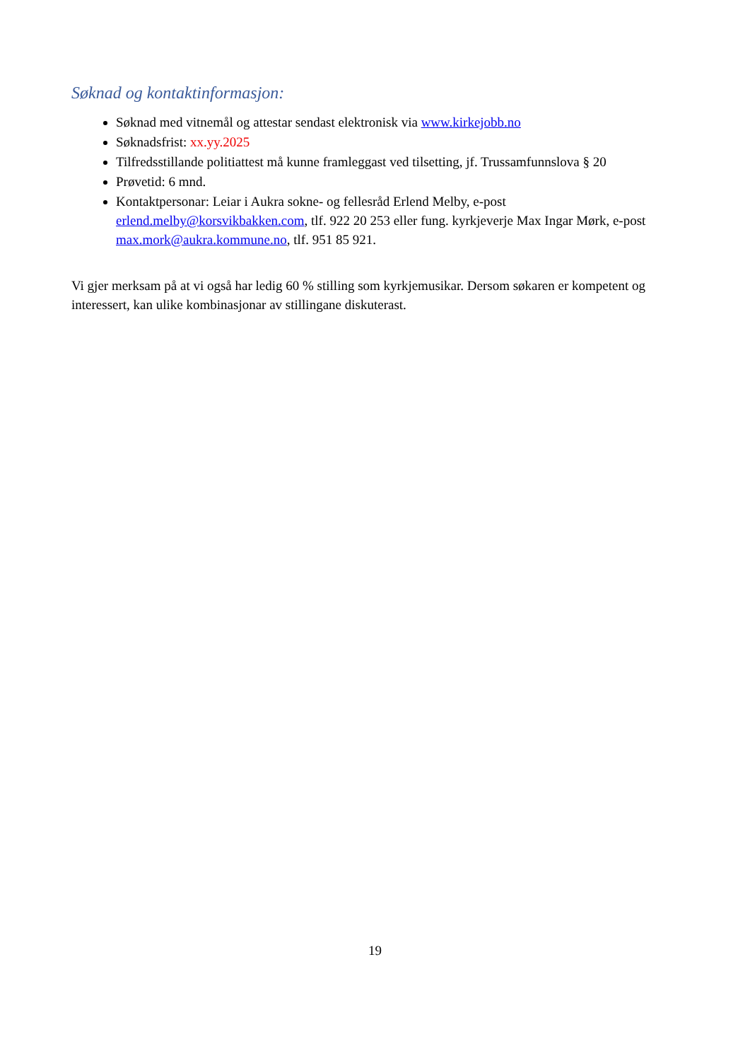Søknad og kontaktinformasjon:
Søknad med vitnemål og attestar sendast elektronisk via www.kirkejobb.no
Søknadsfrist: xx.yy.2025
Tilfredsstillande politiattest må kunne framleggast ved tilsetting, jf. Trussamfunnslova § 20
Prøvetid: 6 mnd.
Kontaktpersonar: Leiar i Aukra sokne- og fellesråd Erlend Melby, e-post erlend.melby@korsvikbakken.com, tlf. 922 20 253 eller fung. kyrkjeverje Max Ingar Mørk, e-post max.mork@aukra.kommune.no, tlf. 951 85 921.
Vi gjer merksam på at vi også har ledig 60 % stilling som kyrkjemusikar. Dersom søkaren er kompetent og interessert, kan ulike kombinasjonar av stillingane diskuterast.
19